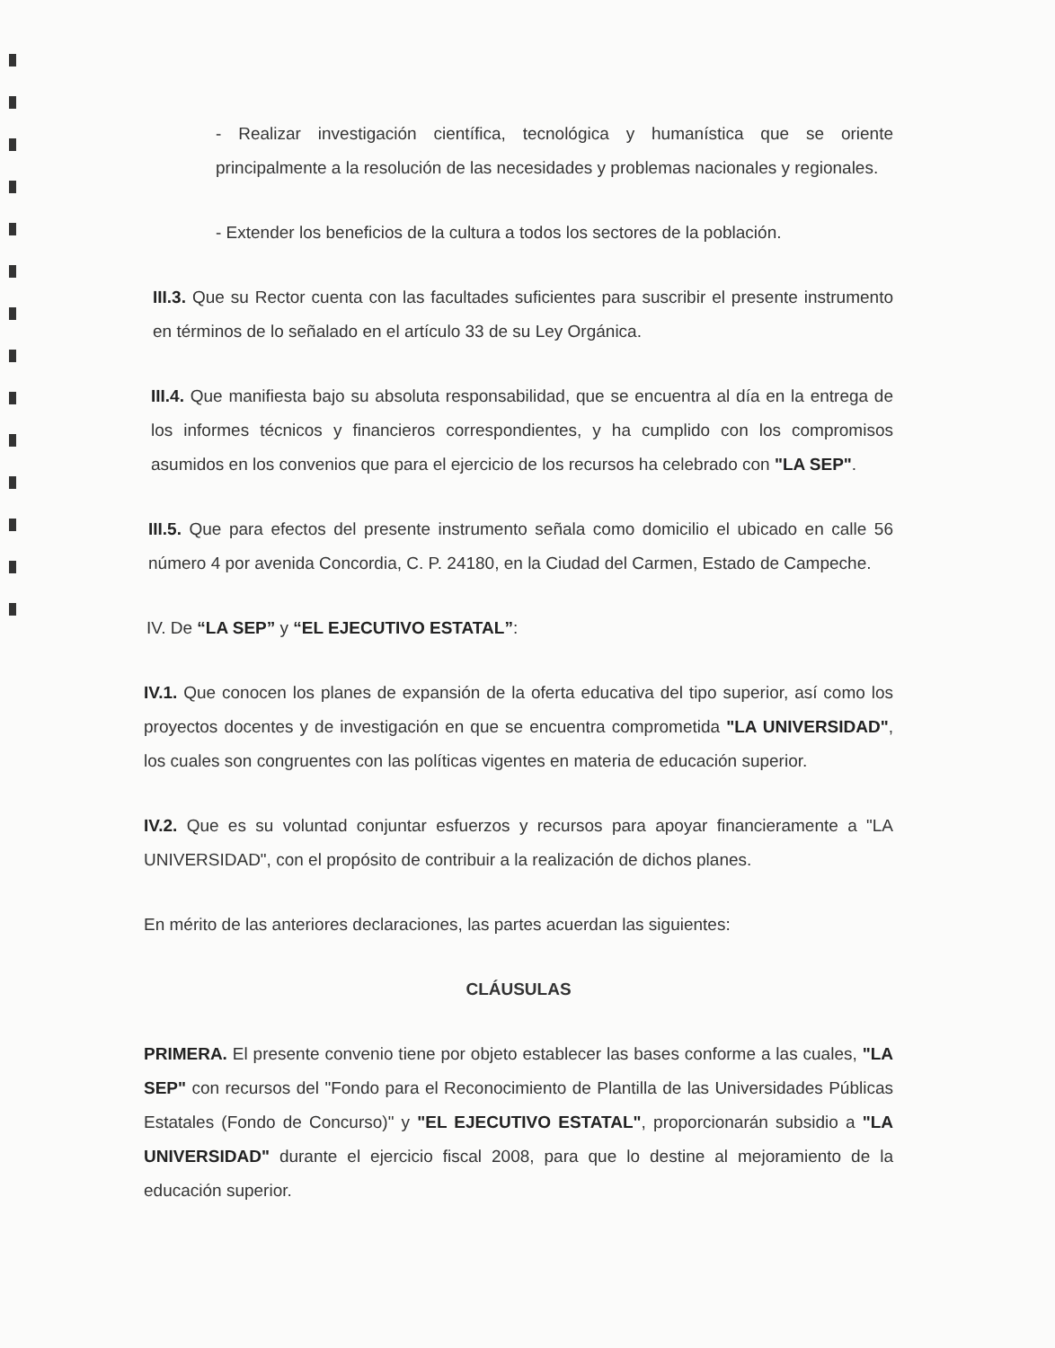- Realizar investigación científica, tecnológica y humanística que se oriente principalmente a la resolución de las necesidades y problemas nacionales y regionales.
- Extender los beneficios de la cultura a todos los sectores de la población.
III.3. Que su Rector cuenta con las facultades suficientes para suscribir el presente instrumento en términos de lo señalado en el artículo 33 de su Ley Orgánica.
III.4. Que manifiesta bajo su absoluta responsabilidad, que se encuentra al día en la entrega de los informes técnicos y financieros correspondientes, y ha cumplido con los compromisos asumidos en los convenios que para el ejercicio de los recursos ha celebrado con "LA SEP".
III.5. Que para efectos del presente instrumento señala como domicilio el ubicado en calle 56 número 4 por avenida Concordia, C. P. 24180, en la Ciudad del Carmen, Estado de Campeche.
IV. De “LA SEP” y “EL EJECUTIVO ESTATAL”:
IV.1. Que conocen los planes de expansión de la oferta educativa del tipo superior, así como los proyectos docentes y de investigación en que se encuentra comprometida "LA UNIVERSIDAD", los cuales son congruentes con las políticas vigentes en materia de educación superior.
IV.2. Que es su voluntad conjuntar esfuerzos y recursos para apoyar financieramente a "LA UNIVERSIDAD", con el propósito de contribuir a la realización de dichos planes.
En mérito de las anteriores declaraciones, las partes acuerdan las siguientes:
CLÁUSULAS
PRIMERA. El presente convenio tiene por objeto establecer las bases conforme a las cuales, "LA SEP" con recursos del "Fondo para el Reconocimiento de Plantilla de las Universidades Públicas Estatales (Fondo de Concurso)" y "EL EJECUTIVO ESTATAL", proporcionarán subsidio a "LA UNIVERSIDAD" durante el ejercicio fiscal 2008, para que lo destine al mejoramiento de la educación superior.